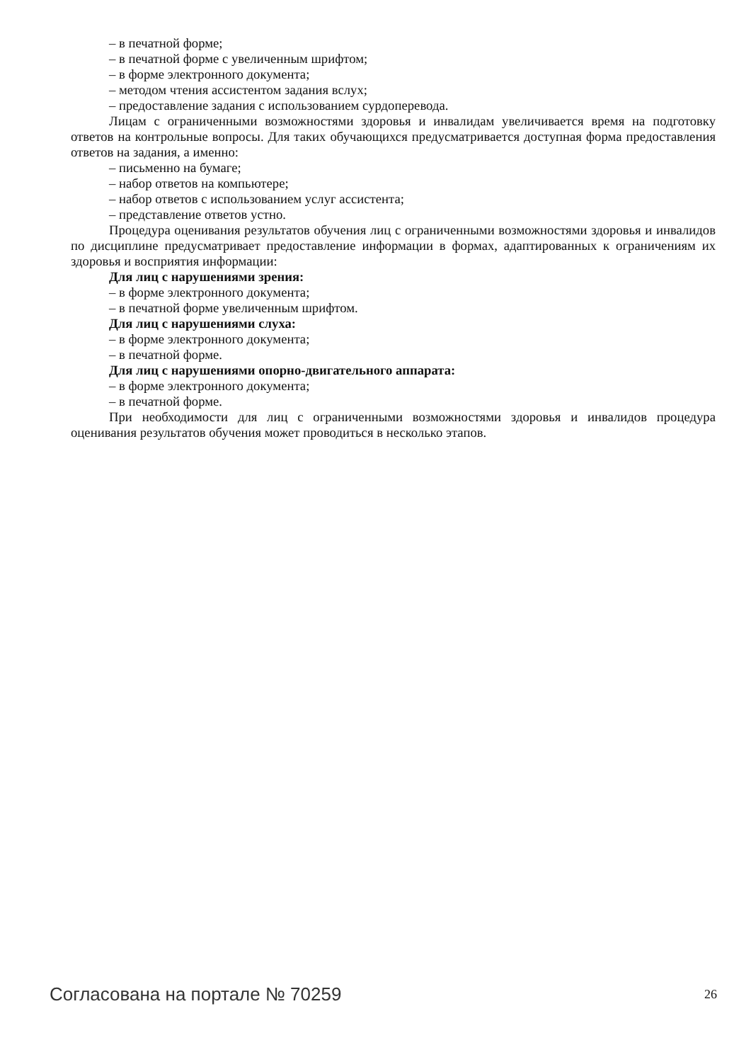– в печатной форме;
– в печатной форме с увеличенным шрифтом;
– в форме электронного документа;
– методом чтения ассистентом задания вслух;
– предоставление задания с использованием сурдоперевода.
Лицам с ограниченными возможностями здоровья и инвалидам увеличивается время на подготовку ответов на контрольные вопросы. Для таких обучающихся предусматривается доступная форма предоставления ответов на задания, а именно:
– письменно на бумаге;
– набор ответов на компьютере;
– набор ответов с использованием услуг ассистента;
– представление ответов устно.
Процедура оценивания результатов обучения лиц с ограниченными возможностями здоровья и инвалидов по дисциплине предусматривает предоставление информации в формах, адаптированных к ограничениям их здоровья и восприятия информации:
Для лиц с нарушениями зрения:
– в форме электронного документа;
– в печатной форме увеличенным шрифтом.
Для лиц с нарушениями слуха:
– в форме электронного документа;
– в печатной форме.
Для лиц с нарушениями опорно-двигательного аппарата:
– в форме электронного документа;
– в печатной форме.
При необходимости для лиц с ограниченными возможностями здоровья и инвалидов процедура оценивания результатов обучения может проводиться в несколько этапов.
Согласована на портале № 70259 26